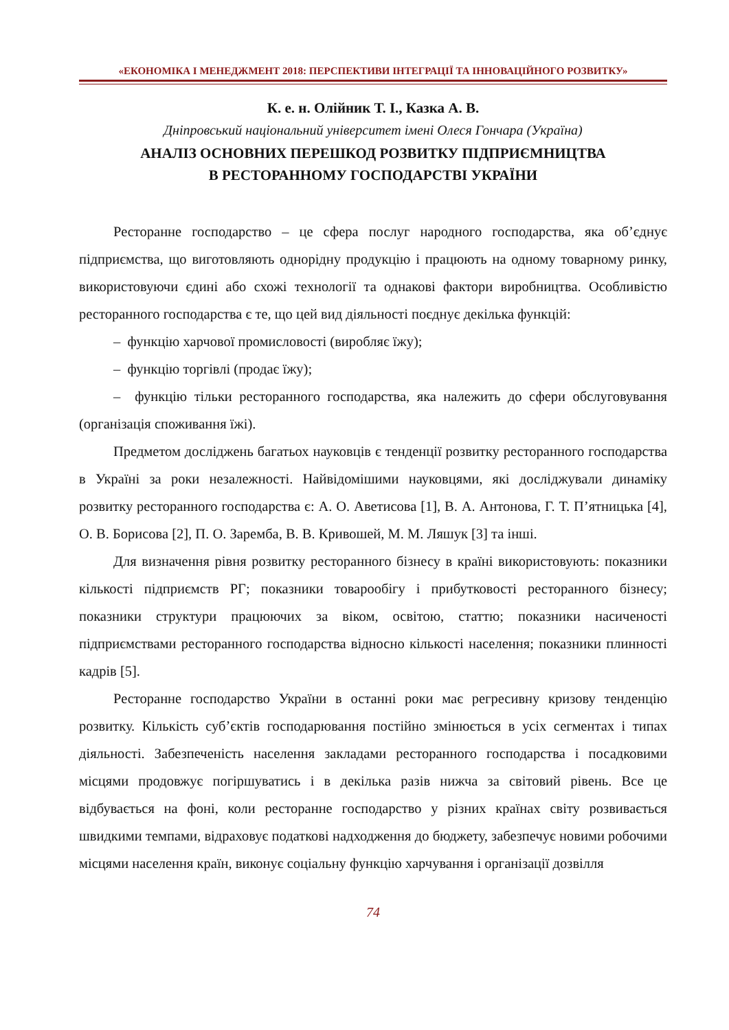«ЕКОНОМІКА І МЕНЕДЖМЕНТ 2018: ПЕРСПЕКТИВИ ІНТЕГРАЦІЇ ТА ІННОВАЦІЙНОГО РОЗВИТКУ»
К. е. н. Олійник Т. І., Казка А. В.
Дніпровський національний університет імені Олеся Гончара (Україна)
АНАЛІЗ ОСНОВНИХ ПЕРЕШКОД РОЗВИТКУ ПІДПРИЄМНИЦТВА
В РЕСТОРАННОМУ ГОСПОДАРСТВІ УКРАЇНИ
Ресторанне господарство – це сфера послуг народного господарства, яка об’єднує підприємства, що виготовляють однорідну продукцію і працюють на одному товарному ринку, використовуючи єдині або схожі технології та однакові фактори виробництва. Особливістю ресторанного господарства є те, що цей вид діяльності поєднує декілька функцій:
– функцію харчової промисловості (виробляє їжу);
– функцію торгівлі (продає їжу);
– функцію тільки ресторанного господарства, яка належить до сфери обслуговування (організація споживання їжі).
Предметом досліджень багатьох науковців є тенденції розвитку ресторанного господарства в Україні за роки незалежності. Найвідомішими науковцями, які досліджували динаміку розвитку ресторанного господарства є: А. О. Аветисова [1], В. А. Антонова, Г. Т. П’ятницька [4], О. В. Борисова [2], П. О. Заремба, В. В. Кривошей, М. М. Ляшук [3] та інші.
Для визначення рівня розвитку ресторанного бізнесу в країні використовують: показники кількості підприємств РГ; показники товарообігу і прибутковості ресторанного бізнесу; показники структури працюючих за віком, освітою, статтю; показники насиченості підприємствами ресторанного господарства відносно кількості населення; показники плинності кадрів [5].
Ресторанне господарство України в останні роки має регресивну кризову тенденцію розвитку. Кількість суб’єктів господарювання постійно змінюється в усіх сегментах і типах діяльності. Забезпеченість населення закладами ресторанного господарства і посадковими місцями продовжує погіршуватись і в декілька разів нижча за світовий рівень. Все це відбувається на фоні, коли ресторанне господарство у різних країнах світу розвивається швидкими темпами, відраховує податкові надходження до бюджету, забезпечує новими робочими місцями населення країн, виконує соціальну функцію харчування і організації дозвілля
74